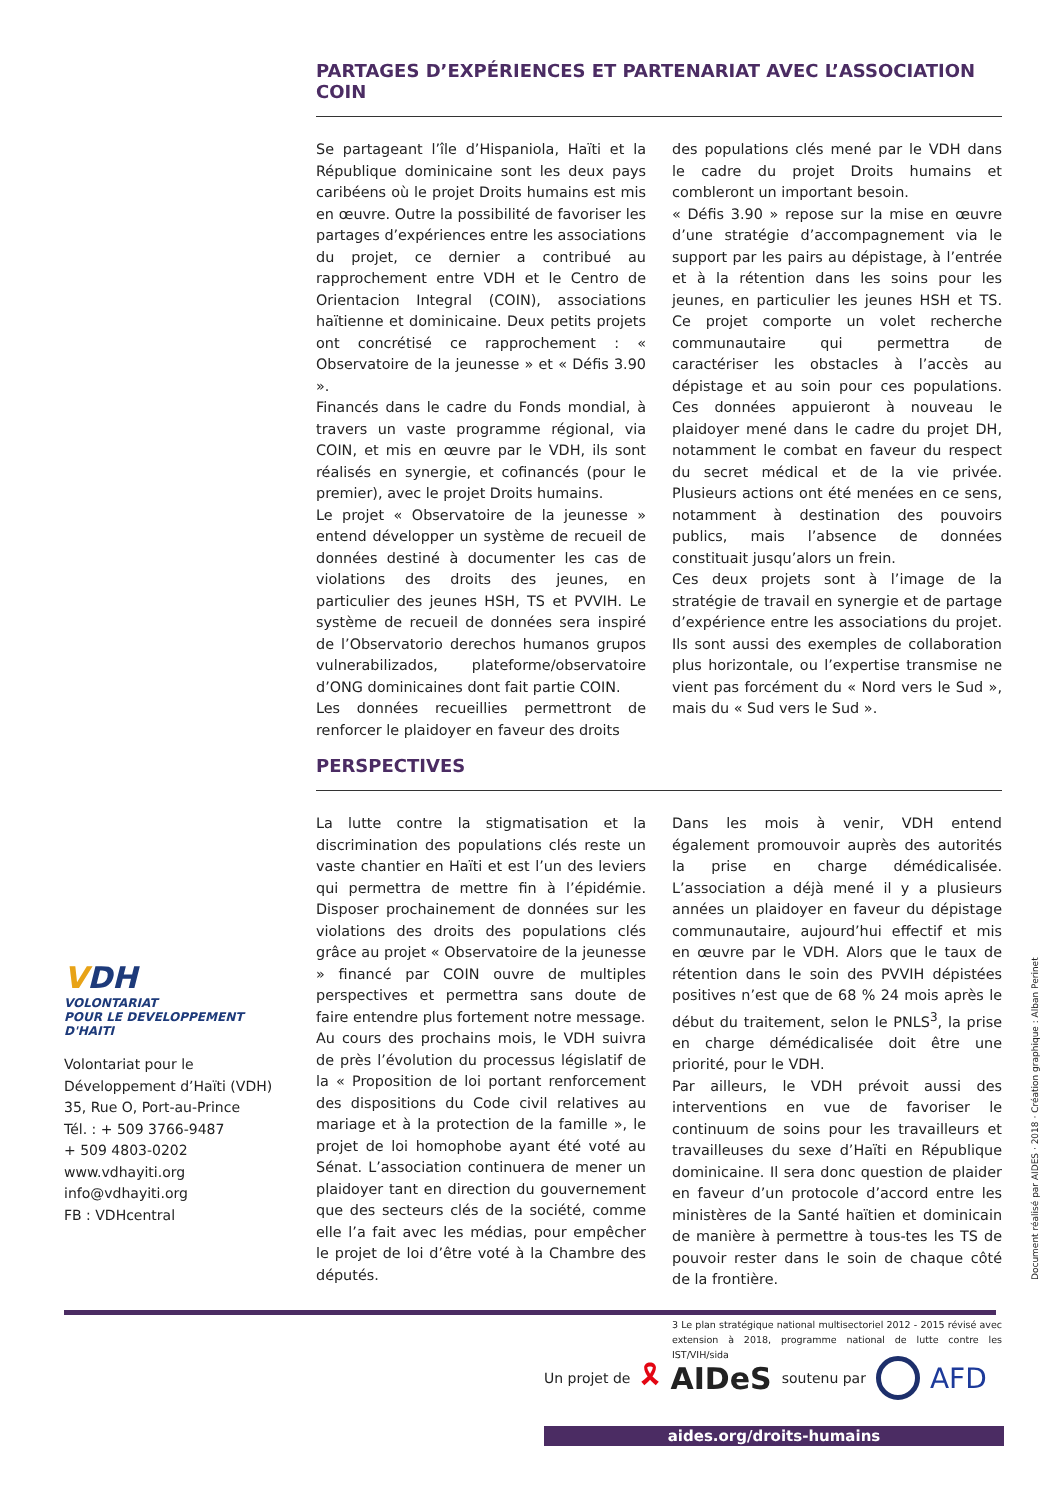PARTAGES D’EXPÉRIENCES ET PARTENARIAT AVEC L’ASSOCIATION COIN
Se partageant l’île d’Hispaniola, Haïti et la République dominicaine sont les deux pays caribéens où le projet Droits humains est mis en œuvre. Outre la possibilité de favoriser les partages d’expériences entre les associations du projet, ce dernier a contribué au rapprochement entre VDH et le Centro de Orientacion Integral (COIN), associations haïtienne et dominicaine. Deux petits projets ont concrétisé ce rapprochement : « Observatoire de la jeunesse » et « Défis 3.90 ».
Financés dans le cadre du Fonds mondial, à travers un vaste programme régional, via COIN, et mis en œuvre par le VDH, ils sont réalisés en synergie, et cofinancés (pour le premier), avec le projet Droits humains.
Le projet « Observatoire de la jeunesse » entend développer un système de recueil de données destiné à documenter les cas de violations des droits des jeunes, en particulier des jeunes HSH, TS et PVVIH. Le système de recueil de données sera inspiré de l’Observatorio derechos humanos grupos vulnerabilizados, plateforme/observatoire d’ONG dominicaines dont fait partie COIN.
Les données recueillies permettront de renforcer le plaidoyer en faveur des droits
des populations clés mené par le VDH dans le cadre du projet Droits humains et combleront un important besoin.
« Défis 3.90 » repose sur la mise en œuvre d’une stratégie d’accompagnement via le support par les pairs au dépistage, à l’entrée et à la rétention dans les soins pour les jeunes, en particulier les jeunes HSH et TS. Ce projet comporte un volet recherche communautaire qui permettra de caractériser les obstacles à l’accès au dépistage et au soin pour ces populations. Ces données appuieront à nouveau le plaidoyer mené dans le cadre du projet DH, notamment le combat en faveur du respect du secret médical et de la vie privée. Plusieurs actions ont été menées en ce sens, notamment à destination des pouvoirs publics, mais l’absence de données constituait jusqu’alors un frein.
Ces deux projets sont à l’image de la stratégie de travail en synergie et de partage d’expérience entre les associations du projet. Ils sont aussi des exemples de collaboration plus horizontale, ou l’expertise transmise ne vient pas forcément du « Nord vers le Sud », mais du « Sud vers le Sud ».
PERSPECTIVES
La lutte contre la stigmatisation et la discrimination des populations clés reste un vaste chantier en Haïti et est l’un des leviers qui permettra de mettre fin à l’épidémie. Disposer prochainement de données sur les violations des droits des populations clés grâce au projet « Observatoire de la jeunesse » financé par COIN ouvre de multiples perspectives et permettra sans doute de faire entendre plus fortement notre message.
Au cours des prochains mois, le VDH suivra de près l’évolution du processus législatif de la « Proposition de loi portant renforcement des dispositions du Code civil relatives au mariage et à la protection de la famille », le projet de loi homophobe ayant été voté au Sénat. L’association continuera de mener un plaidoyer tant en direction du gouvernement que des secteurs clés de la société, comme elle l’a fait avec les médias, pour empêcher le projet de loi d’être voté à la Chambre des députés.
Dans les mois à venir, VDH entend également promouvoir auprès des autorités la prise en charge démédicalisée. L’association a déjà mené il y a plusieurs années un plaidoyer en faveur du dépistage communautaire, aujourd’hui effectif et mis en œuvre par le VDH. Alors que le taux de rétention dans le soin des PVVIH dépistées positives n’est que de 68 % 24 mois après le début du traitement, selon le PNLS<sup>3</sup>, la prise en charge démédicalisée doit être une priorité, pour le VDH.
Par ailleurs, le VDH prévoit aussi des interventions en vue de favoriser le continuum de soins pour les travailleurs et travailleuses du sexe d’Haïti en République dominicaine. Il sera donc question de plaider en faveur d’un protocole d’accord entre les ministères de la Santé haïtien et dominicain de manière à permettre à tous-tes les TS de pouvoir rester dans le soin de chaque côté de la frontière.
3 Le plan stratégique national multisectoriel 2012 - 2015 révisé avec extension à 2018, programme national de lutte contre les IST/VIH/sida
VDH
VOLONTARIAT
POUR LE DEVELOPPEMENT
D'HAITI
Volontariat pour le
Développement d’Haïti (VDH)
35, Rue O, Port-au-Prince
Tél. : + 509 3766-9487
+ 509 4803-0202
www.vdhayiti.org
info@vdhayiti.org
FB : VDHcentral
Un projet de 🎗 AIDeS soutenu par AFD
aides.org/droits-humains
Document réalisé par AIDES · 2018 · Création graphique : Alban Perinet